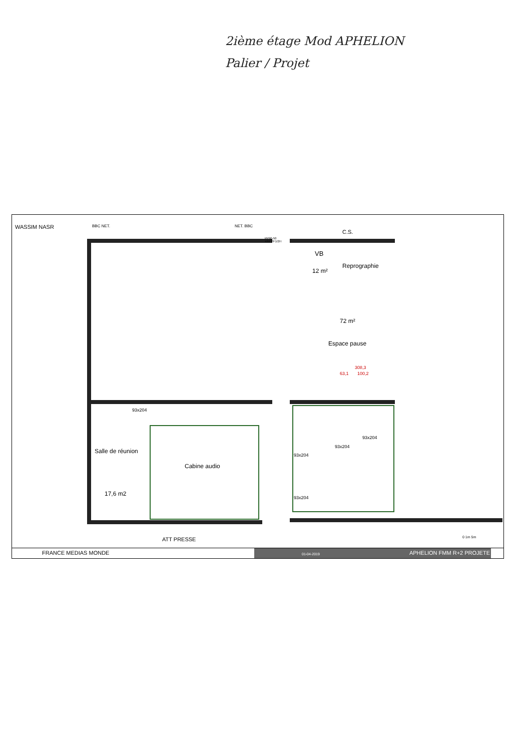2ième étage Mod APHELION
Palier / Projet
WASSIM NASR BBC NET. NET. BBC
PP90-50
+FP PF1/2H
C.S.
VB
12 m²
Reprographie
72 m²
Espace pause
308,3
63,1 100,2
93x204
Salle de réunion
17,6 m2
Cabine audio
93x204
93x204
93x204
93x204
ATT PRESSE 0 1m 5m
FRANCE MEDIAS MONDE
01-04-2019 APHELION FMM R+2 PROJETE